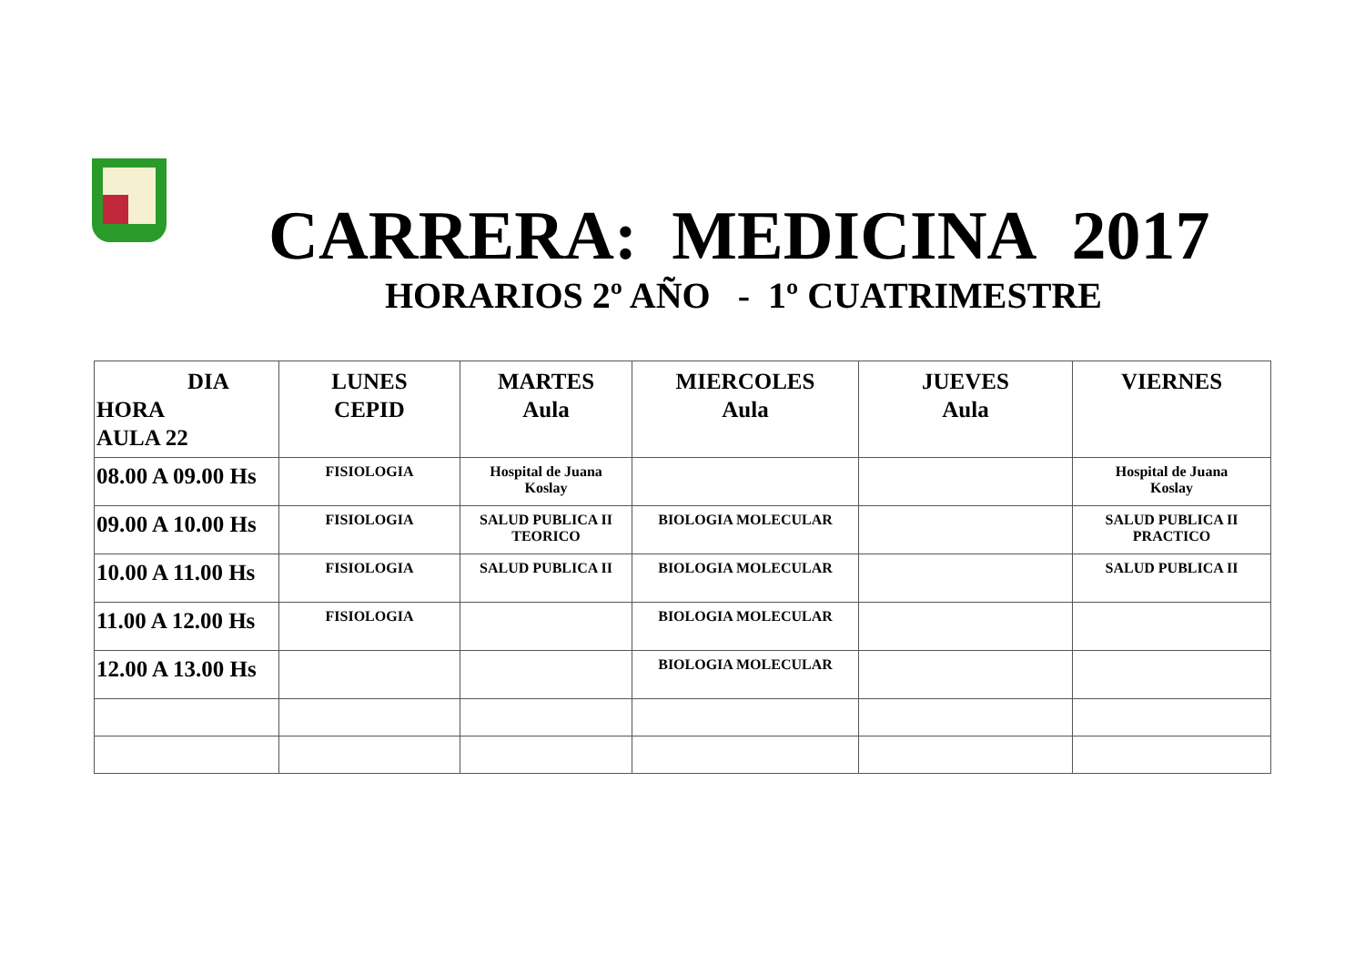CARRERA: MEDICINA 2017
HORARIOS 2º AÑO - 1º CUATRIMESTRE
| DIA HORA AULA 22 | LUNES CEPID | MARTES Aula | MIERCOLES Aula | JUEVES Aula | VIERNES |
| --- | --- | --- | --- | --- | --- |
| 08.00 A 09.00 Hs | FISIOLOGIA | Hospital de Juana Koslay | | | Hospital de Juana Koslay |
| 09.00 A 10.00 Hs | FISIOLOGIA | SALUD PUBLICA II TEORICO | BIOLOGIA MOLECULAR | | SALUD PUBLICA II PRACTICO |
| 10.00 A 11.00 Hs | FISIOLOGIA | SALUD PUBLICA II | BIOLOGIA MOLECULAR | | SALUD PUBLICA II |
| 11.00 A 12.00 Hs | FISIOLOGIA | | BIOLOGIA MOLECULAR | | |
| 12.00 A 13.00 Hs | | | BIOLOGIA MOLECULAR | | |